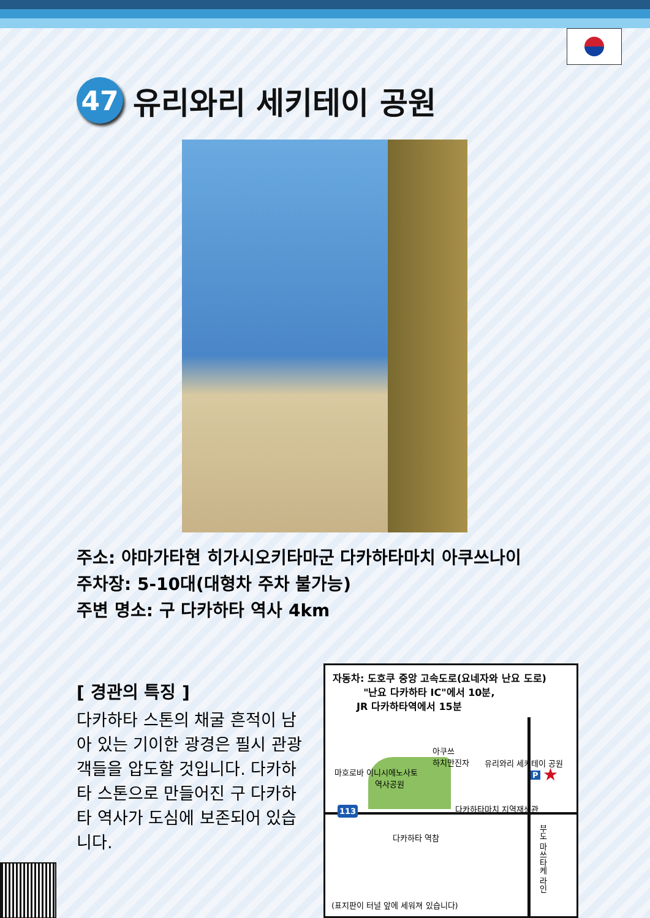47 유리와리 세키테이 공원
주소: 야마가타현 히가시오키타마군 다카하타마치 아쿠쓰나이
주차장: 5-10대(대형차 주차 불가능)
주변 명소: 구 다카하타 역사 4km
[ 경관의 특징 ]
다카하타 스톤의 채굴 흔적이 남아 있는 기이한 광경은 필시 관광객들을 압도할 것입니다. 다카하타 스톤으로 만들어진 구 다카하타 역사가 도심에 보존되어 있습니다.
자동차: 도호쿠 중앙 고속도로(요네자와 난요 도로)
"난요 다카하타 IC"에서 10분,
JR 다카하타역에서 15분
아쿠쓰
하치만진자
유리와리 세키테이 공원
마호로바 이니시에노사토
역사공원
P ★
다카하타마치 지역재생관
113
다카하타 역참
부도 마쓰타케 라인
(표지판이 터널 앞에 세워져 있습니다)